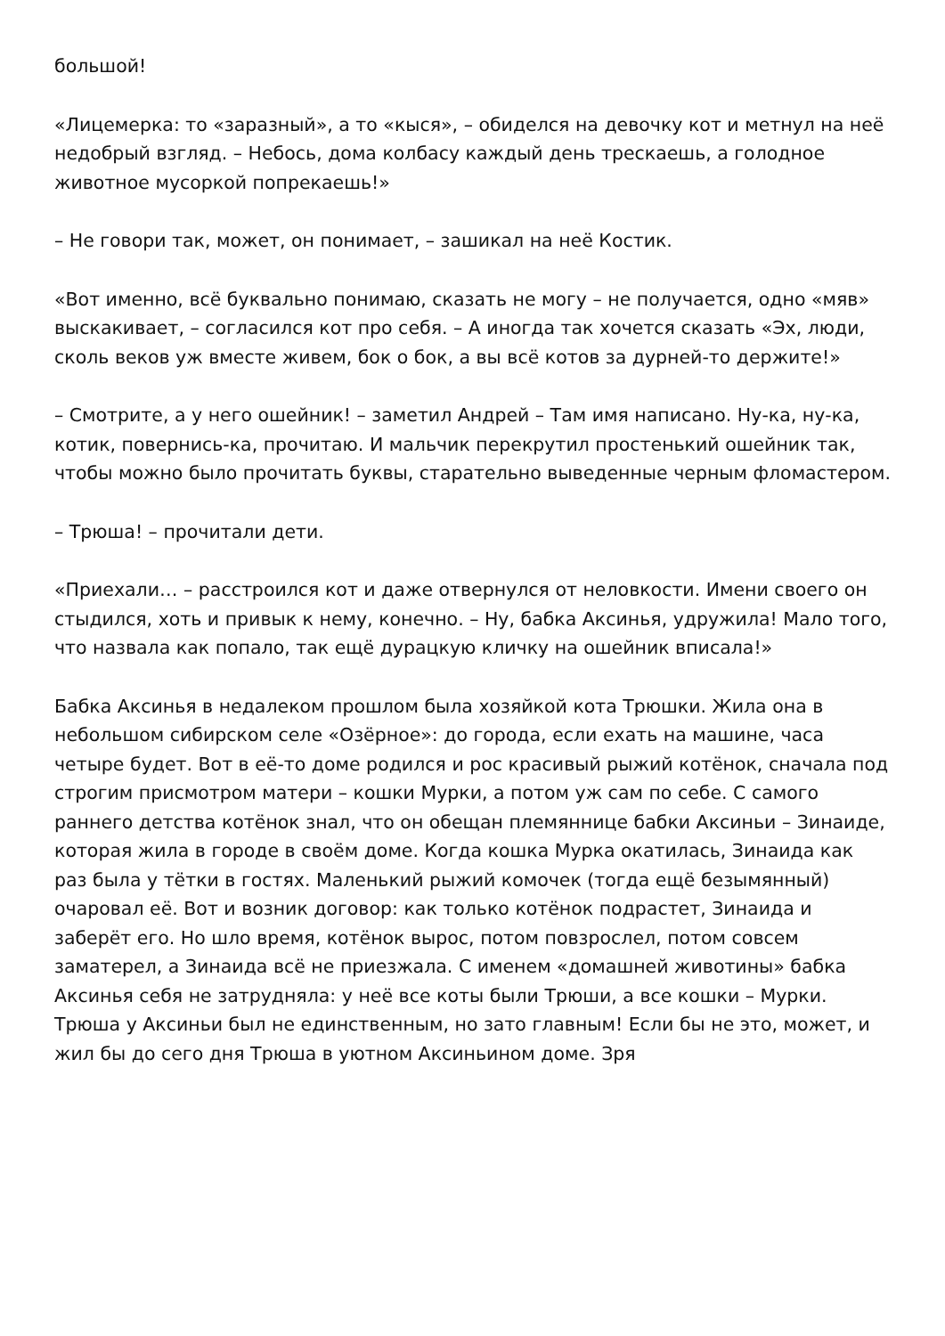большой!
«Лицемерка: то «заразный», а то «кыся», – обиделся на девочку кот и метнул на неё недобрый взгляд. – Небось, дома колбасу каждый день трескаешь, а голодное животное мусоркой попрекаешь!»
– Не говори так, может, он понимает, – зашикал на неё Костик.
«Вот именно, всё буквально понимаю, сказать не могу – не получается, одно «мяв» выскакивает, – согласился кот про себя. – А иногда так хочется сказать «Эх, люди, сколь веков уж вместе живем, бок о бок, а вы всё котов за дурней-то держите!»
– Смотрите, а у него ошейник! – заметил Андрей – Там имя написано. Ну-ка, ну-ка, котик, повернись-ка, прочитаю. И мальчик перекрутил простенький ошейник так, чтобы можно было прочитать буквы, старательно выведенные черным фломастером.
– Трюша! – прочитали дети.
«Приехали… – расстроился кот и даже отвернулся от неловкости. Имени своего он стыдился, хоть и привык к нему, конечно. – Ну, бабка Аксинья, удружила! Мало того, что назвала как попало, так ещё дурацкую кличку на ошейник вписала!»
Бабка Аксинья в недалеком прошлом была хозяйкой кота Трюшки. Жила она в небольшом сибирском селе «Озёрное»: до города, если ехать на машине, часа четыре будет. Вот в её-то доме родился и рос красивый рыжий котёнок, сначала под строгим присмотром матери – кошки Мурки, а потом уж сам по себе. С самого раннего детства котёнок знал, что он обещан племяннице бабки Аксиньи – Зинаиде, которая жила в городе в своём доме. Когда кошка Мурка окатилась, Зинаида как раз была у тётки в гостях. Маленький рыжий комочек (тогда ещё безымянный) очаровал её. Вот и возник договор: как только котёнок подрастет, Зинаида и заберёт его. Но шло время, котёнок вырос, потом повзрослел, потом совсем заматерел, а Зинаида всё не приезжала. С именем «домашней животины» бабка Аксинья себя не затрудняла: у неё все коты были Трюши, а все кошки – Мурки. Трюша у Аксиньи был не единственным, но зато главным! Если бы не это, может, и жил бы до сего дня Трюша в уютном Аксиньином доме. Зря